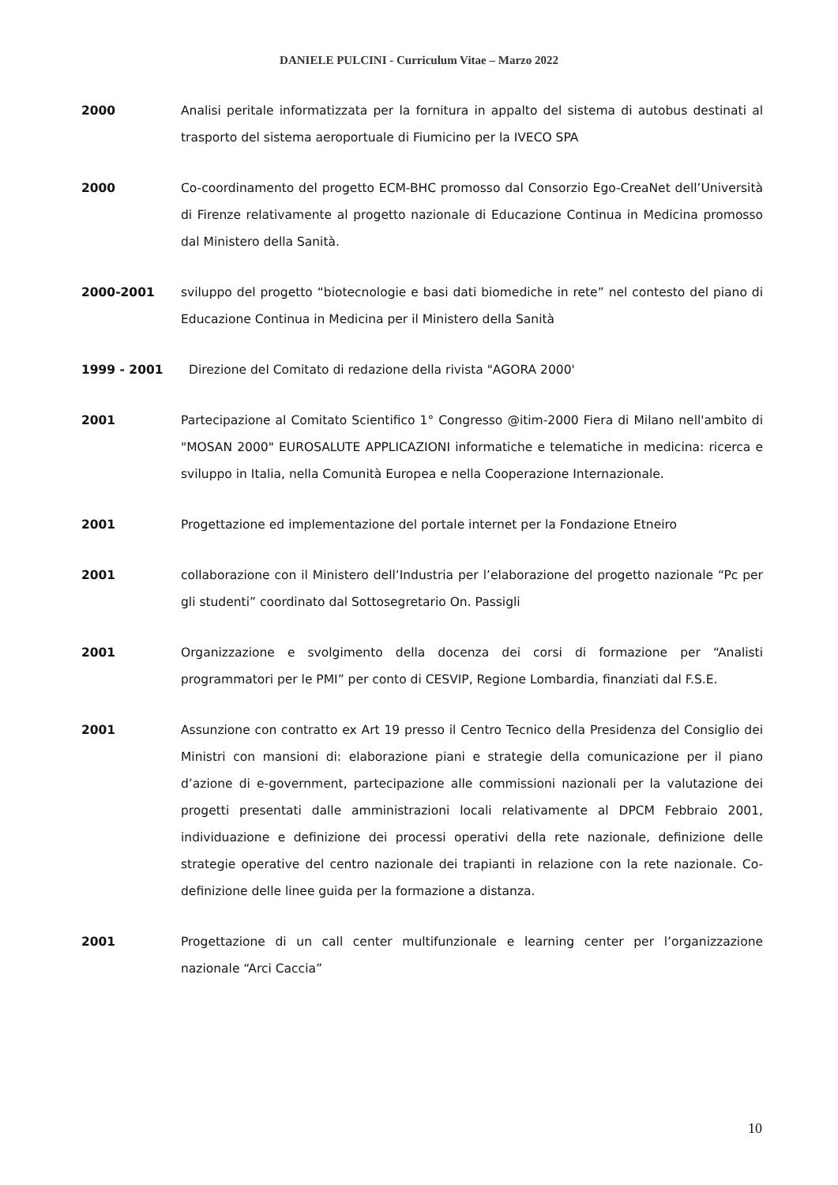DANIELE PULCINI - Curriculum Vitae – Marzo 2022
2000 Analisi peritale informatizzata per la fornitura in appalto del sistema di autobus destinati al trasporto del sistema aeroportuale di Fiumicino per la IVECO SPA
2000 Co-coordinamento del progetto ECM-BHC promosso dal Consorzio Ego-CreaNet dell’Università di Firenze relativamente al progetto nazionale di Educazione Continua in Medicina promosso dal Ministero della Sanità.
2000-2001 sviluppo del progetto “biotecnologie e basi dati biomediche in rete” nel contesto del piano di Educazione Continua in Medicina per il Ministero della Sanità
1999 - 2001 Direzione del Comitato di redazione della rivista "AGORA 2000'
2001 Partecipazione al Comitato Scientifico 1° Congresso @itim-2000 Fiera di Milano nell'ambito di "MOSAN 2000" EUROSALUTE APPLICAZIONI informatiche e telematiche in medicina: ricerca e sviluppo in Italia, nella Comunità Europea e nella Cooperazione Internazionale.
2001 Progettazione ed implementazione del portale internet per la Fondazione Etneiro
2001 collaborazione con il Ministero dell’Industria per l’elaborazione del progetto nazionale “Pc per gli studenti” coordinato dal Sottosegretario On. Passigli
2001 Organizzazione e svolgimento della docenza dei corsi di formazione per “Analisti programmatori per le PMI” per conto di CESVIP, Regione Lombardia, finanziati dal F.S.E.
2001 Assunzione con contratto ex Art 19 presso il Centro Tecnico della Presidenza del Consiglio dei Ministri con mansioni di: elaborazione piani e strategie della comunicazione per il piano d’azione di e-government, partecipazione alle commissioni nazionali per la valutazione dei progetti presentati dalle amministrazioni locali relativamente al DPCM Febbraio 2001, individuazione e definizione dei processi operativi della rete nazionale, definizione delle strategie operative del centro nazionale dei trapianti in relazione con la rete nazionale. Co-definizione delle linee guida per la formazione a distanza.
2001 Progettazione di un call center multifunzionale e learning center per l’organizzazione nazionale “Arci Caccia”
10